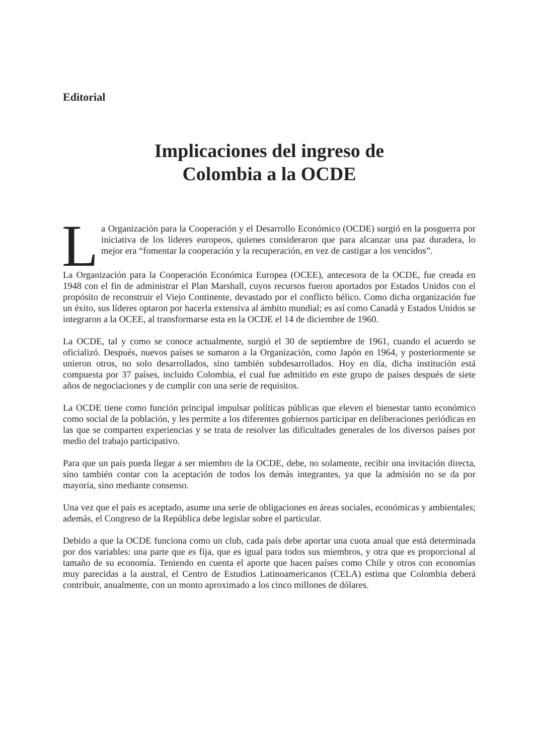Editorial
Implicaciones del ingreso de
Colombia a la OCDE
La Organización para la Cooperación y el Desarrollo Económico (OCDE) surgió en la posguerra por iniciativa de los líderes europeos, quienes consideraron que para alcanzar una paz duradera, lo mejor era “fomentar la cooperación y la recuperación, en vez de castigar a los vencidos”.
La Organización para la Cooperación Económica Europea (OCEE), antecesora de la OCDE, fue creada en 1948 con el fin de administrar el Plan Marshall, cuyos recursos fueron aportados por Estados Unidos con el propósito de reconstruir el Viejo Continente, devastado por el conflicto bélico. Como dicha organización fue un éxito, sus líderes optaron por hacerla extensiva al ámbito mundial; es así como Canadá y Estados Unidos se integraron a la OCEE, al transformarse esta en la OCDE el 14 de diciembre de 1960.
La OCDE, tal y como se conoce actualmente, surgió el 30 de septiembre de 1961, cuando el acuerdo se oficializó. Después, nuevos países se sumaron a la Organización, como Japón en 1964, y posteriormente se unieron otros, no solo desarrollados, sino también subdesarrollados. Hoy en día, dicha institución está compuesta por 37 países, incluido Colombia, el cual fue admitido en este grupo de países después de siete años de negociaciones y de cumplir con una serie de requisitos.
La OCDE tiene como función principal impulsar políticas públicas que eleven el bienestar tanto económico como social de la población, y les permite a los diferentes gobiernos participar en deliberaciones periódicas en las que se comparten experiencias y se trata de resolver las dificultades generales de los diversos países por medio del trabajo participativo.
Para que un país pueda llegar a ser miembro de la OCDE, debe, no solamente, recibir una invitación directa, sino también contar con la aceptación de todos los demás integrantes, ya que la admisión no se da por mayoría, sino mediante consenso.
Una vez que el país es aceptado, asume una serie de obligaciones en áreas sociales, económicas y ambientales; además, el Congreso de la República debe legislar sobre el particular.
Debido a que la OCDE funciona como un club, cada país debe aportar una cuota anual que está determinada por dos variables: una parte que es fija, que es igual para todos sus miembros, y otra que es proporcional al tamaño de su economía. Teniendo en cuenta el aporte que hacen países como Chile y otros con economías muy parecidas a la austral, el Centro de Estudios Latinoamericanos (CELA) estima que Colombia deberá contribuir, anualmente, con un monto aproximado a los cinco millones de dólares.